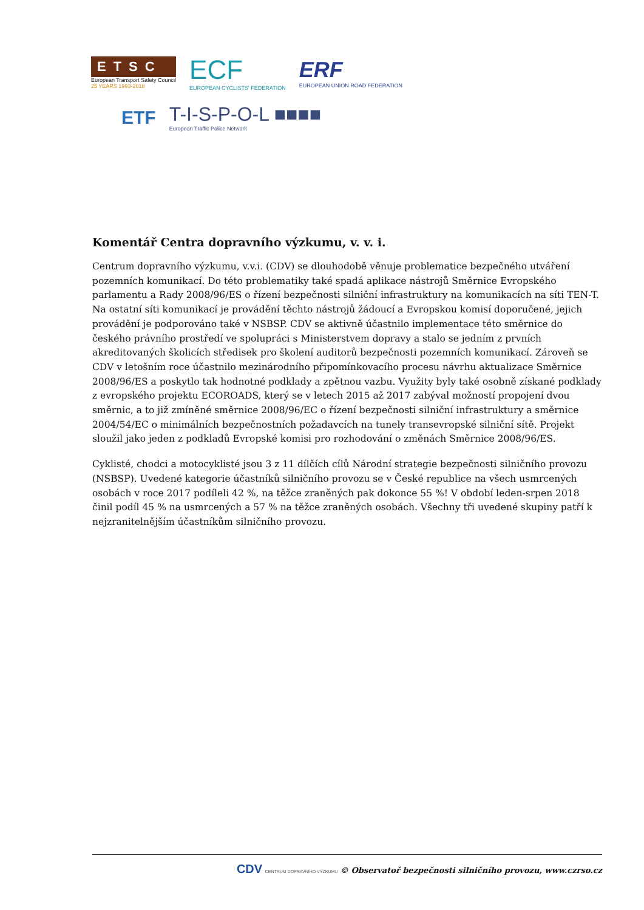ETSC
European Transport Safety Council
25 YEARS 1993-2018
ECF
EUROPEAN CYCLISTS' FEDERATION
ERF
EUROPEAN UNION ROAD FEDERATION
ETF
T-I-S-P-O-L ■■■■
European Traffic Police Network
Komentář Centra dopravního výzkumu, v. v. i.
Centrum dopravního výzkumu, v.v.i. (CDV) se dlouhodobě věnuje problematice bezpečného utváření pozemních komunikací. Do této problematiky také spadá aplikace nástrojů Směrnice Evropského parlamentu a Rady 2008/96/ES o řízení bezpečnosti silniční infrastruktury na komunikacích na síti TEN-T. Na ostatní síti komunikací je provádění těchto nástrojů žádoucí a Evropskou komisí doporučené, jejich provádění je podporováno také v NSBSP. CDV se aktivně účastnilo implementace této směrnice do českého právního prostředí ve spolupráci s Ministerstvem dopravy a stalo se jedním z prvních akreditovaných školicích středisek pro školení auditorů bezpečnosti pozemních komunikací. Zároveň se CDV v letošním roce účastnilo mezinárodního připomínkovacího procesu návrhu aktualizace Směrnice 2008/96/ES a poskytlo tak hodnotné podklady a zpětnou vazbu. Využity byly také osobně získané podklady z evropského projektu ECOROADS, který se v letech 2015 až 2017 zabýval možností propojení dvou směrnic, a to již zmíněné směrnice 2008/96/EC o řízení bezpečnosti silniční infrastruktury a směrnice 2004/54/EC o minimálních bezpečnostních požadavcích na tunely transevropské silniční sítě. Projekt sloužil jako jeden z podkladů Evropské komisi pro rozhodování o změnách Směrnice 2008/96/ES.
Cyklisté, chodci a motocyklisté jsou 3 z 11 dílčích cílů Národní strategie bezpečnosti silničního provozu (NSBSP). Uvedené kategorie účastníků silničního provozu se v České republice na všech usmrcených osobách v roce 2017 podíleli 42 %, na těžce zraněných pak dokonce 55 %! V období leden-srpen 2018 činil podíl 45 % na usmrcených a 57 % na těžce zraněných osobách. Všechny tři uvedené skupiny patří k nejzranitelnějším účastníkům silničního provozu.
CDV CENTRUM DOPRAVNÍHO VÝZKUMU © Observatoř bezpečnosti silničního provozu, www.czrso.cz